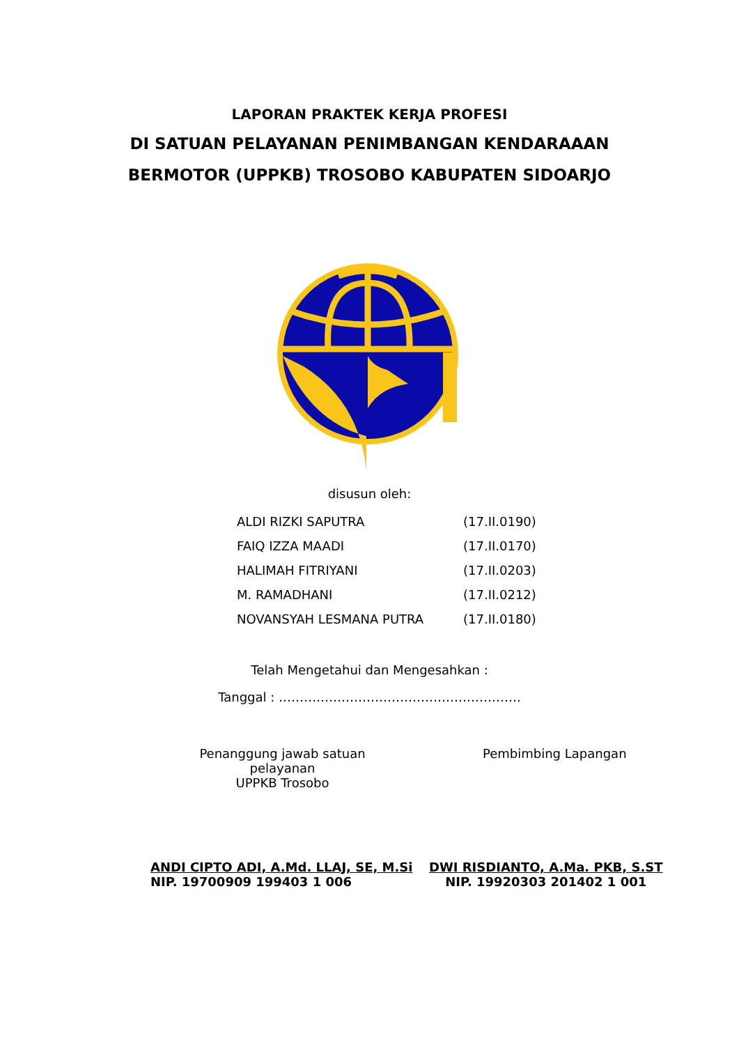LAPORAN PRAKTEK KERJA PROFESI
DI SATUAN PELAYANAN PENIMBANGAN KENDARAAAN
BERMOTOR (UPPKB) TROSOBO KABUPATEN SIDOARJO
disusun oleh:
| ALDI RIZKI SAPUTRA | (17.II.0190) |
| FAIQ IZZA MAADI | (17.II.0170) |
| HALIMAH FITRIYANI | (17.II.0203) |
| M. RAMADHANI | (17.II.0212) |
| NOVANSYAH LESMANA PUTRA | (17.II.0180) |
Telah Mengetahui dan Mengesahkan :
Tanggal : ………………………………………………….
Penanggung jawab satuan pelayanan
UPPKB Trosobo
Pembimbing Lapangan
ANDI CIPTO ADI, A.Md. LLAJ, SE, M.Si
NIP. 19700909 199403 1 006
DWI RISDIANTO, A.Ma. PKB, S.ST
NIP. 19920303 201402 1 001